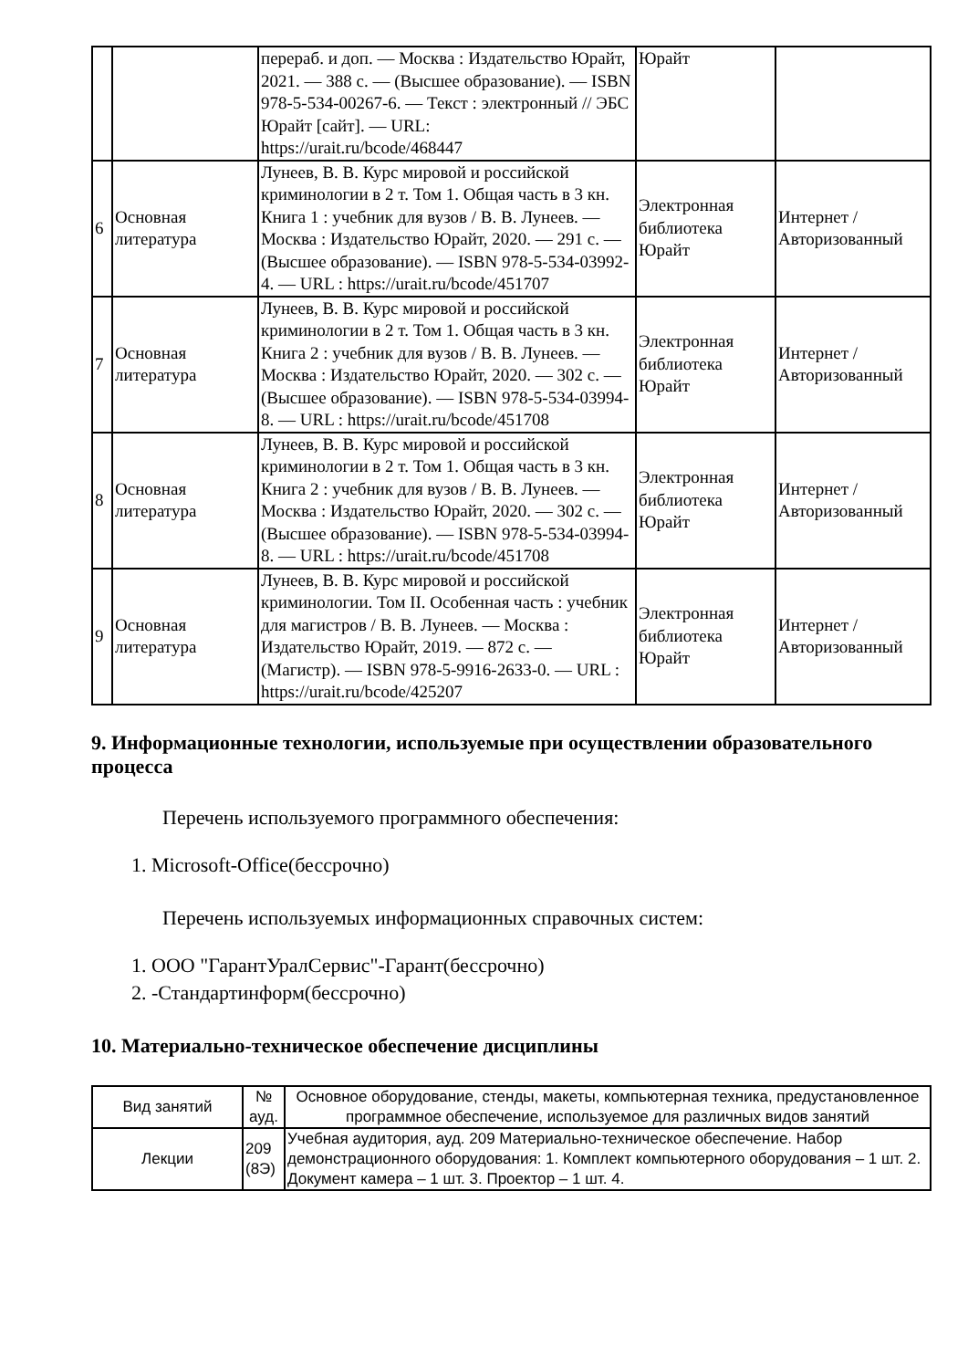| | | перераб. и доп. — Москва : Издательство Юрайт, 2021. — 388 с. — (Высшее образование). — ISBN 978-5-534-00267-6. — Текст : электронный // ЭБС Юрайт [сайт]. — URL: https://urait.ru/bcode/468447 | Юрайт | |
| 6 | Основная литература | Лунеев, В. В. Курс мировой и российской криминологии в 2 т. Том 1. Общая часть в 3 кн. Книга 1 : учебник для вузов / В. В. Лунеев. — Москва : Издательство Юрайт, 2020. — 291 с. — (Высшее образование). — ISBN 978-5-534-03992-4. — URL : https://urait.ru/bcode/451707 | Электронная библиотека Юрайт | Интернет / Авторизованный |
| 7 | Основная литература | Лунеев, В. В. Курс мировой и российской криминологии в 2 т. Том 1. Общая часть в 3 кн. Книга 2 : учебник для вузов / В. В. Лунеев. — Москва : Издательство Юрайт, 2020. — 302 с. — (Высшее образование). — ISBN 978-5-534-03994-8. — URL : https://urait.ru/bcode/451708 | Электронная библиотека Юрайт | Интернет / Авторизованный |
| 8 | Основная литература | Лунеев, В. В. Курс мировой и российской криминологии в 2 т. Том 1. Общая часть в 3 кн. Книга 2 : учебник для вузов / В. В. Лунеев. — Москва : Издательство Юрайт, 2020. — 302 с. — (Высшее образование). — ISBN 978-5-534-03994-8. — URL : https://urait.ru/bcode/451708 | Электронная библиотека Юрайт | Интернет / Авторизованный |
| 9 | Основная литература | Лунеев, В. В. Курс мировой и российской криминологии. Том II. Особенная часть : учебник для магистров / В. В. Лунеев. — Москва : Издательство Юрайт, 2019. — 872 с. — (Магистр). — ISBN 978-5-9916-2633-0. — URL : https://urait.ru/bcode/425207 | Электронная библиотека Юрайт | Интернет / Авторизованный |
9. Информационные технологии, используемые при осуществлении образовательного процесса
Перечень используемого программного обеспечения:
1. Microsoft-Office(бессрочно)
Перечень используемых информационных справочных систем:
1. ООО "ГарантУралСервис"-Гарант(бессрочно)
2. -Стандартинформ(бессрочно)
10. Материально-техническое обеспечение дисциплины
| Вид занятий | № ауд. | Основное оборудование, стенды, макеты, компьютерная техника, предустановленное программное обеспечение, используемое для различных видов занятий |
| --- | --- | --- |
| Лекции | 209 (8Э) | Учебная аудитория, ауд. 209 Материально-техническое обеспечение. Набор демонстрационного оборудования: 1. Комплект компьютерного оборудования – 1 шт. 2. Документ камера – 1 шт. 3. Проектор – 1 шт. 4. |